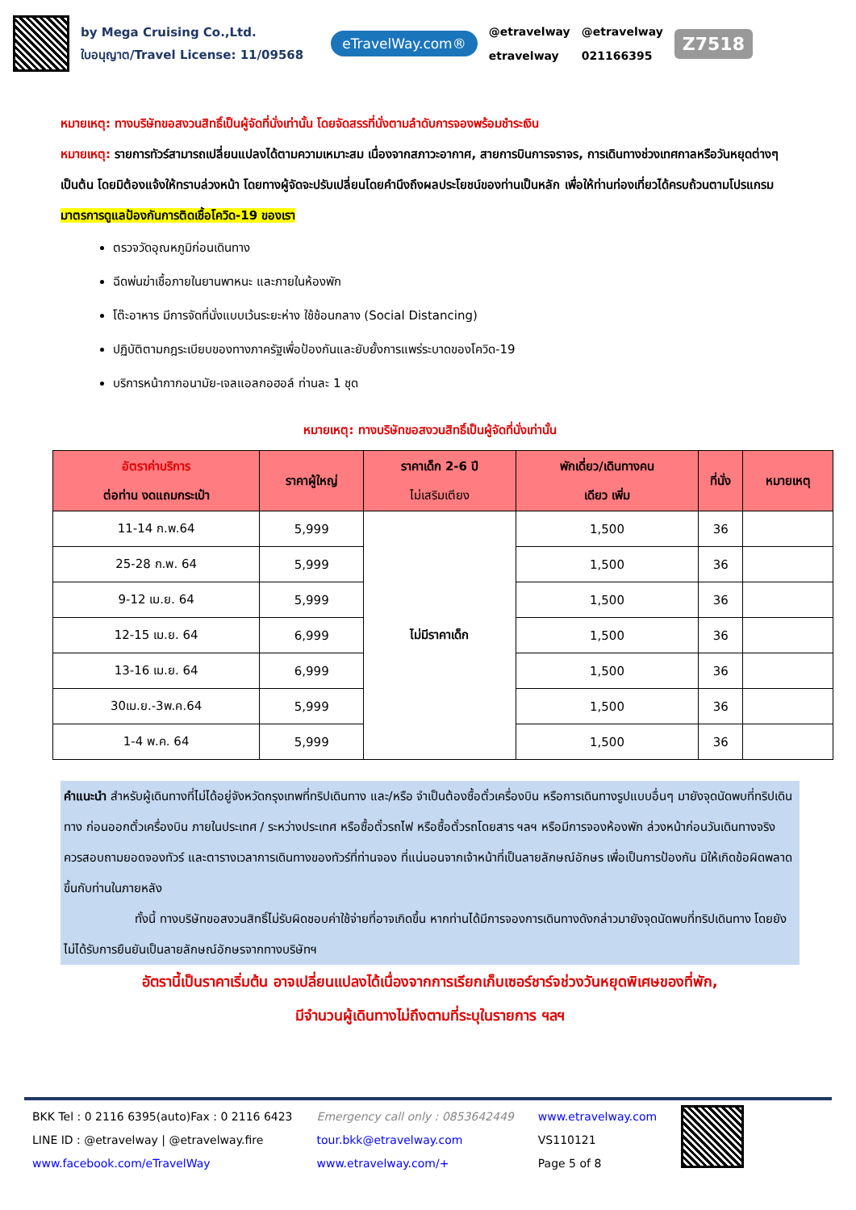by Mega Cruising Co.,Ltd.
ใบอนุญาต/Travel License: 11/09568
eTravelWay.com®
@etravelway
etravelway
@etravelway
021166395
Z7518
หมายเหตุ: ทางบริษัทขอสงวนสิทธิ์เป็นผู้จัดที่นั่งเท่านั้น โดยจัดสรรที่นั่งตามลำดับการจองพร้อมชำระเงิน
หมายเหตุ: รายการทัวร์สามารถเปลี่ยนแปลงได้ตามความเหมาะสม เนื่องจากสภาวะอากาศ, สายการบินการจราจร, การเดินทางช่วงเทศกาลหรือวันหยุดต่างๆ เป็นต้น โดยมิต้องแจ้งให้ทราบล่วงหน้า โดยทางผู้จัดจะปรับเปลี่ยนโดยคำนึงถึงผลประโยชน์ของท่านเป็นหลัก เพื่อให้ท่านท่องเที่ยวได้ครบถ้วนตามโปรแกรม
มาตรการดูแลป้องกันการติดเชื้อโควิด-19 ของเรา
ตรวจวัดอุณหภูมิก่อนเดินทาง
ฉีดพ่นฆ่าเชื้อภายในยานพาหนะ และภายในห้องพัก
โต๊ะอาหาร มีการจัดที่นั่งแบบเว้นระยะห่าง ใช้ช้อนกลาง (Social Distancing)
ปฏิบัติตามกฎระเบียบของทางภาครัฐเพื่อป้องกันและยับยั้งการแพร่ระบาดของโควิด-19
บริการหน้ากากอนามัย-เจลแอลกอฮอล์ ท่านละ 1 ชุด
หมายเหตุ: ทางบริษัทขอสงวนสิทธิ์เป็นผู้จัดที่นั่งเท่านั้น
| อัตราค่าบริการ ต่อท่าน งดแถมกระเป๋า | ราคาผู้ใหญ่ | ราคาเด็ก 2-6 ปี ไม่เสริมเตียง | พักเดี่ยว/เดินทางคน เดียว เพิ่ม | ที่นั่ง | หมายเหตุ |
| --- | --- | --- | --- | --- | --- |
| 11-14 ก.พ.64 | 5,999 | ไม่มีราคาเด็ก | 1,500 | 36 | |
| 25-28 ก.พ. 64 | 5,999 | | 1,500 | 36 | |
| 9-12 เม.ย. 64 | 5,999 | | 1,500 | 36 | |
| 12-15 เม.ย. 64 | 6,999 | | 1,500 | 36 | |
| 13-16 เม.ย. 64 | 6,999 | | 1,500 | 36 | |
| 30เม.ย.-3พ.ค.64 | 5,999 | | 1,500 | 36 | |
| 1-4 พ.ค. 64 | 5,999 | | 1,500 | 36 | |
คำแนะนำ สำหรับผู้เดินทางที่ไม่ได้อยู่จังหวัดกรุงเทพที่ทริปเดินทาง และ/หรือ จำเป็นต้องซื้อตั๋วเครื่องบิน หรือการเดินทางรูปแบบอื่นๆ มายังจุดนัดพบที่ทริปเดินทาง ก่อนออกตั๋วเครื่องบิน ภายในประเทศ / ระหว่างประเทศ หรือซื้อตั๋วรถไฟ หรือซื้อตั๋วรถโดยสาร ฯลฯ หรือมีการจองห้องพัก ล่วงหน้าก่อนวันเดินทางจริง ควรสอบถามยอดจองทัวร์ และตารางเวลาการเดินทางของทัวร์ที่ท่านจอง ที่แน่นอนจากเจ้าหน้าที่เป็นลายลักษณ์อักษร เพื่อเป็นการป้องกัน มิให้เกิดข้อผิดพลาดขึ้นกับท่านในภายหลัง
ทั้งนี้ ทางบริษัทขอสงวนสิทธิ์ไม่รับผิดชอบค่าใช้จ่ายที่อาจเกิดขึ้น หากท่านได้มีการจองการเดินทางดังกล่าวมายังจุดนัดพบที่ทริปเดินทาง โดยยังไม่ได้รับการยืนยันเป็นลายลักษณ์อักษรจากทางบริษัทฯ
อัตรานี้เป็นราคาเริ่มต้น อาจเปลี่ยนแปลงได้เนื่องจากการเรียกเก็บเซอร์ชาร์จช่วงวันหยุดพิเศษของที่พัก,
มีจำนวนผู้เดินทางไม่ถึงตามที่ระบุในรายการ ฯลฯ
BKK Tel : 0 2116 6395(auto)Fax : 0 2116 6423
LINE ID : @etravelway | @etravelway.fire
www.facebook.com/eTravelWay
Emergency call only : 0853642449
tour.bkk@etravelway.com
www.etravelway.com/+
www.etravelway.com
VS110121
Page 5 of 8